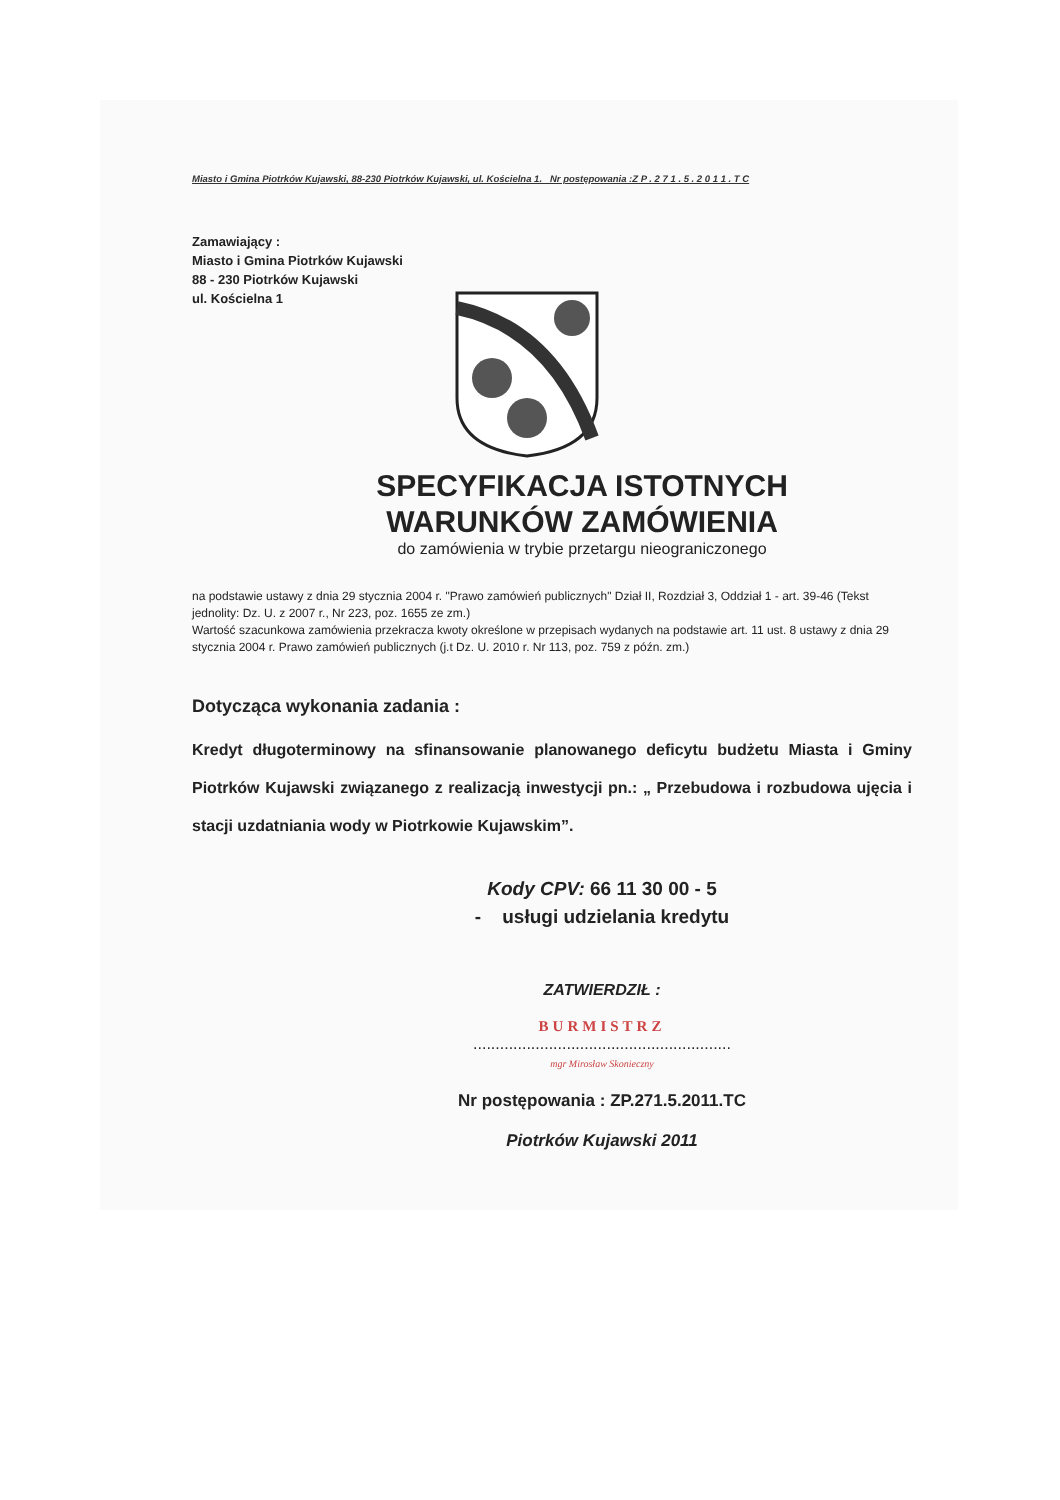Miasto i Gmina Piotrków Kujawski, 88-230 Piotrków Kujawski, ul. Kościelna 1. Nr postępowania :Z P . 2 7 1 . 5 . 2 0 1 1 . T C
Zamawiający :
Miasto i Gmina Piotrków Kujawski
88 - 230 Piotrków Kujawski
ul. Kościelna 1
SPECYFIKACJA ISTOTNYCH
WARUNKÓW ZAMÓWIENIA
do zamówienia w trybie przetargu nieograniczonego
na podstawie ustawy z dnia 29 stycznia 2004 r. "Prawo zamówień publicznych" Dział II, Rozdział 3, Oddział 1 - art. 39-46 (Tekst jednolity: Dz. U. z 2007 r., Nr 223, poz. 1655 ze zm.)
Wartość szacunkowa zamówienia przekracza kwoty określone w przepisach wydanych na podstawie art. 11 ust. 8 ustawy z dnia 29 stycznia 2004 r. Prawo zamówień publicznych (j.t Dz. U. 2010 r. Nr 113, poz. 759 z późn. zm.)
Dotycząca wykonania zadania :
Kredyt długoterminowy na sfinansowanie planowanego deficytu budżetu Miasta i Gminy Piotrków Kujawski związanego z realizacją inwestycji pn.: „ Przebudowa i rozbudowa ujęcia i stacji uzdatniania wody w Piotrkowie Kujawskim”.
Kody CPV: 66 11 30 00 - 5
- usługi udzielania kredytu
ZATWIERDZIŁ :
BURMISTRZ
..........................................................
mgr Mirosław Skonieczny
Nr postępowania : ZP.271.5.2011.TC
Piotrków Kujawski 2011